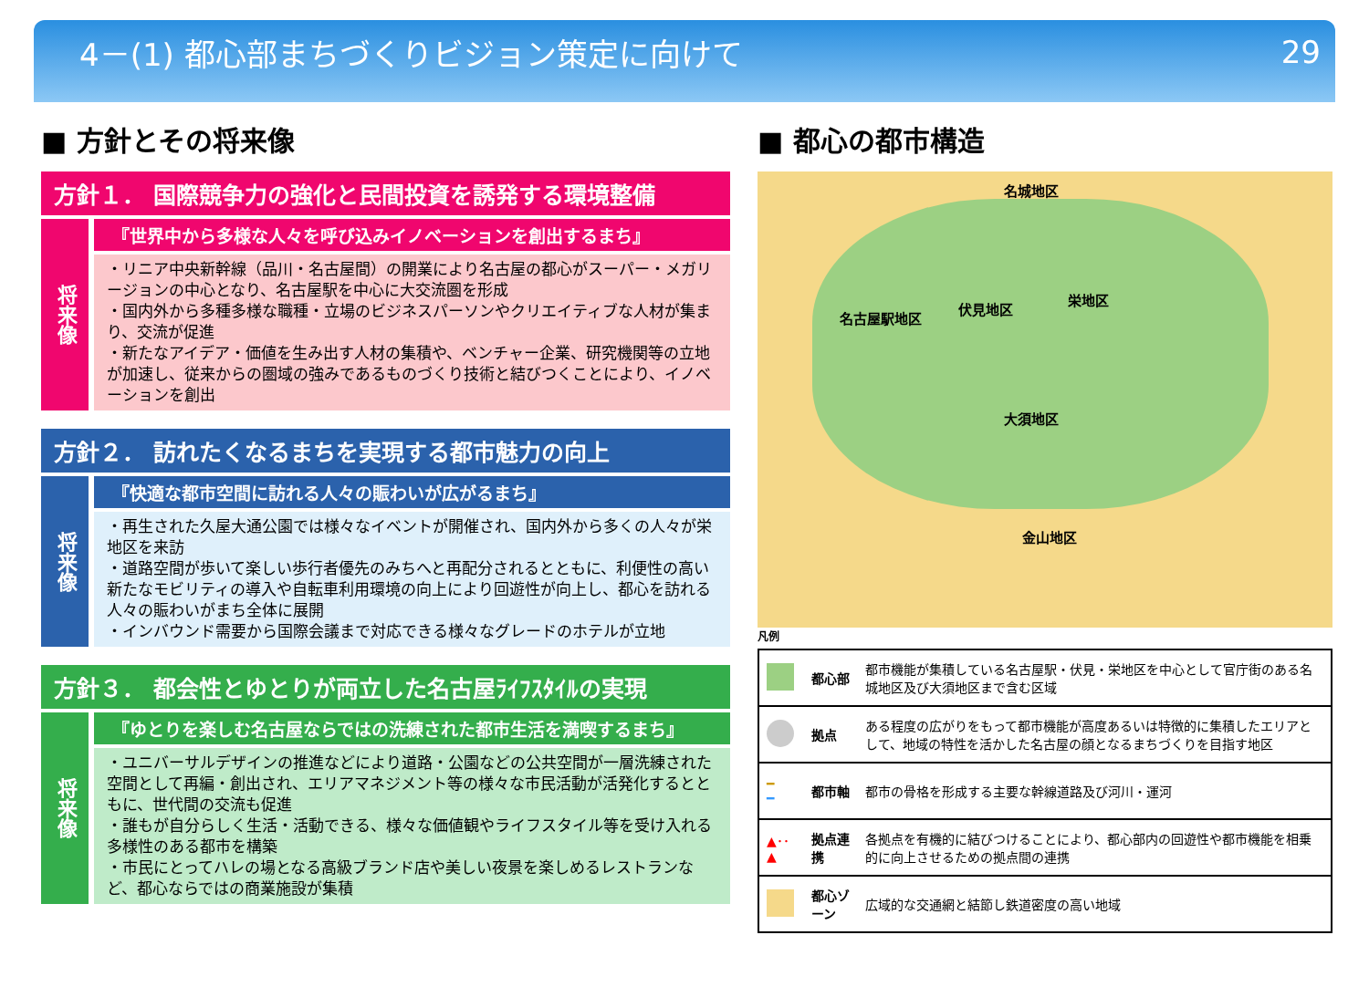4－(1) 都心部まちづくりビジョン策定に向けて 29
■ 方針とその将来像
方針１． 国際競争力の強化と民間投資を誘発する環境整備
将来像
『世界中から多様な人々を呼び込みイノベーションを創出するまち』
・リニア中央新幹線（品川・名古屋間）の開業により名古屋の都心がスーパー・メガリージョンの中心となり、名古屋駅を中心に大交流圏を形成
・国内外から多種多様な職種・立場のビジネスパーソンやクリエイティブな人材が集まり、交流が促進
・新たなアイデア・価値を生み出す人材の集積や、ベンチャー企業、研究機関等の立地が加速し、従来からの圏域の強みであるものづくり技術と結びつくことにより、イノベーションを創出
方針２． 訪れたくなるまちを実現する都市魅力の向上
将来像
『快適な都市空間に訪れる人々の賑わいが広がるまち』
・再生された久屋大通公園では様々なイベントが開催され、国内外から多くの人々が栄地区を来訪
・道路空間が歩いて楽しい歩行者優先のみちへと再配分されるとともに、利便性の高い新たなモビリティの導入や自転車利用環境の向上により回遊性が向上し、都心を訪れる人々の賑わいがまち全体に展開
・インバウンド需要から国際会議まで対応できる様々なグレードのホテルが立地
方針３． 都会性とゆとりが両立した名古屋ﾗｲﾌｽﾀｲﾙの実現
将来像
『ゆとりを楽しむ名古屋ならではの洗練された都市生活を満喫するまち』
・ユニバーサルデザインの推進などにより道路・公園などの公共空間が一層洗練された空間として再編・創出され、エリアマネジメント等の様々な市民活動が活発化するとともに、世代間の交流も促進
・誰もが自分らしく生活・活動できる、様々な価値観やライフスタイル等を受け入れる多様性のある都市を構築
・市民にとってハレの場となる高級ブランド店や美しい夜景を楽しめるレストランなど、都心ならではの商業施設が集積
■ 都心の都市構造
名城地区
名古屋駅地区
伏見地区
栄地区
大須地区
金山地区
凡例
| | 都心部 | 都市機能が集積している名古屋駅・伏見・栄地区を中心として官庁街のある名城地区及び大須地区まで含む区域 |
| | 拠点 | ある程度の広がりをもって都市機能が高度あるいは特徴的に集積したエリアとして、地域の特性を活かした名古屋の顔となるまちづくりを目指す地区 |
| ━ ━ | 都市軸 | 都市の骨格を形成する主要な幹線道路及び河川・運河 |
| ▲･･▲ | 拠点連携 | 各拠点を有機的に結びつけることにより、都心部内の回遊性や都市機能を相乗的に向上させるための拠点間の連携 |
| | 都心ゾーン | 広域的な交通網と結節し鉄道密度の高い地域 |